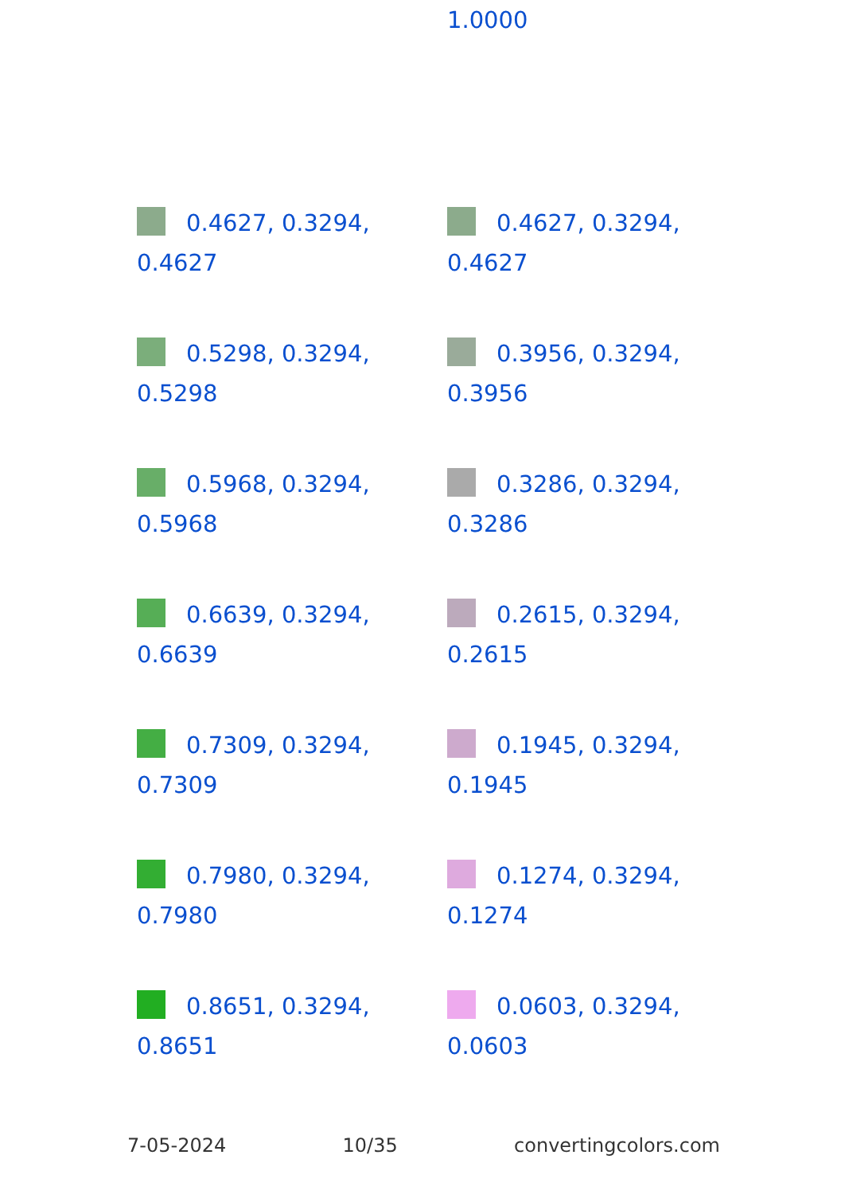1.0000
0.4627, 0.3294, 0.4627
0.4627, 0.3294, 0.4627
0.5298, 0.3294, 0.5298
0.3956, 0.3294, 0.3956
0.5968, 0.3294, 0.5968
0.3286, 0.3294, 0.3286
0.6639, 0.3294, 0.6639
0.2615, 0.3294, 0.2615
0.7309, 0.3294, 0.7309
0.1945, 0.3294, 0.1945
0.7980, 0.3294, 0.7980
0.1274, 0.3294, 0.1274
0.8651, 0.3294, 0.8651
0.0603, 0.3294, 0.0603
7-05-2024 10/35 convertingcolors.com